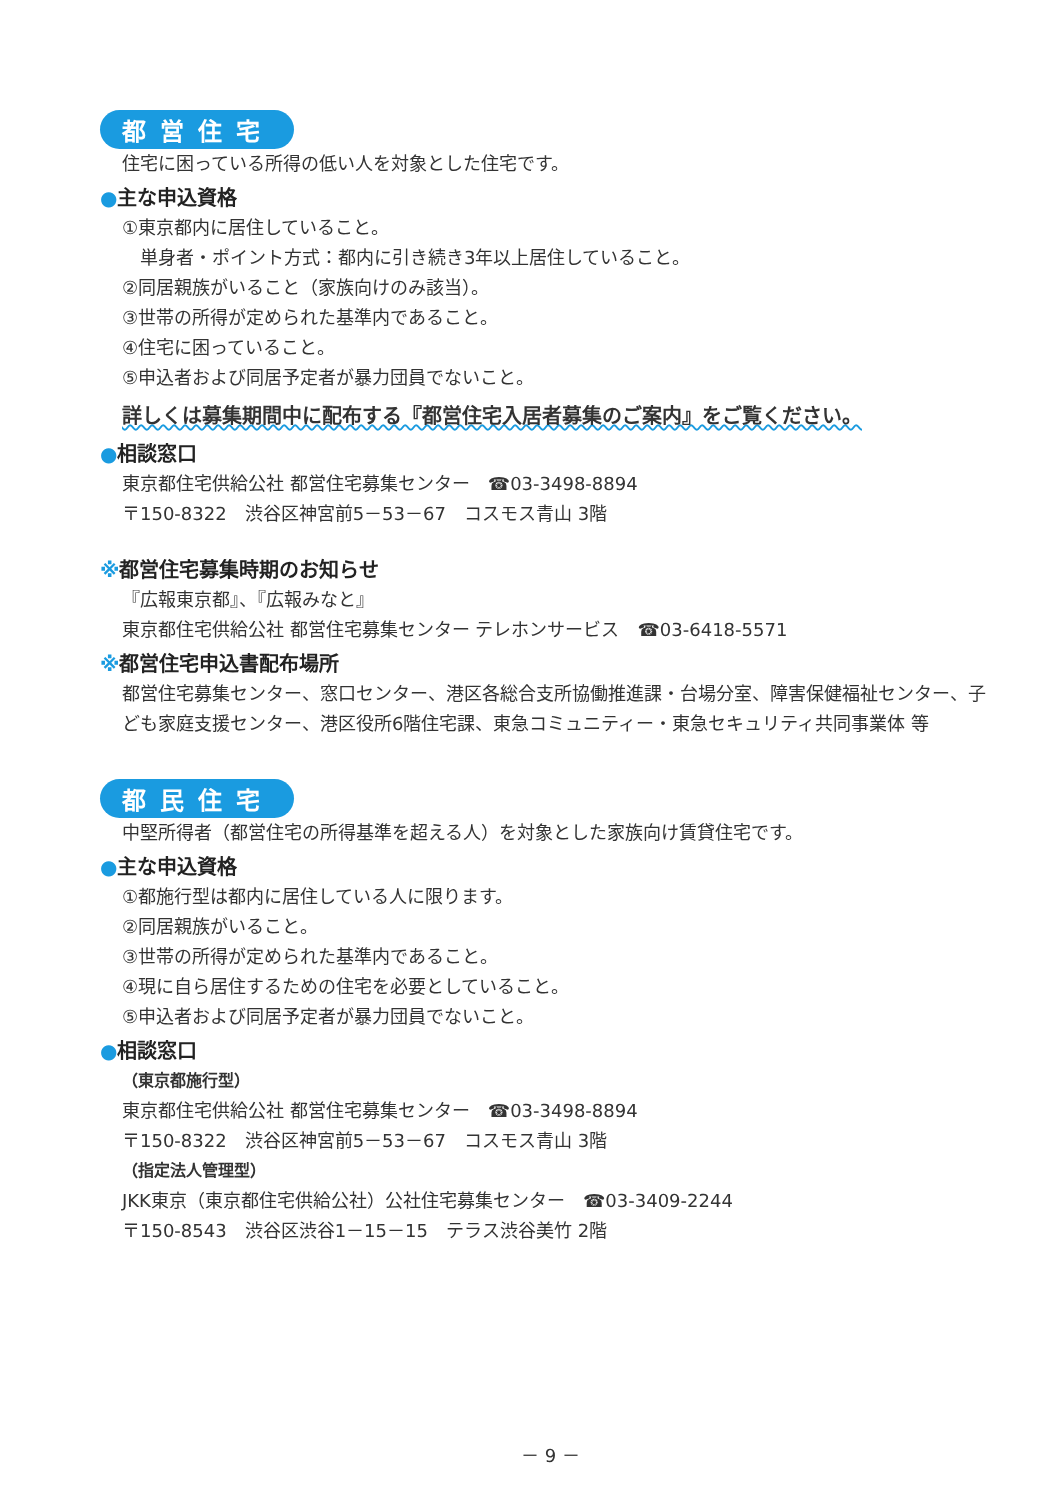都営住宅
住宅に困っている所得の低い人を対象とした住宅です。
●主な申込資格
①東京都内に居住していること。
　単身者・ポイント方式：都内に引き続き3年以上居住していること。
②同居親族がいること（家族向けのみ該当）。
③世帯の所得が定められた基準内であること。
④住宅に困っていること。
⑤申込者および同居予定者が暴力団員でないこと。
詳しくは募集期間中に配布する『都営住宅入居者募集のご案内』をご覧ください。
●相談窓口
東京都住宅供給公社 都営住宅募集センター　☎03-3498-8894
〒150-8322　渋谷区神宮前5－53－67　コスモス青山 3階
※都営住宅募集時期のお知らせ
『広報東京都』、『広報みなと』
東京都住宅供給公社 都営住宅募集センター テレホンサービス　☎03-6418-5571
※都営住宅申込書配布場所
都営住宅募集センター、窓口センター、港区各総合支所協働推進課・台場分室、障害保健福祉センター、子ども家庭支援センター、港区役所6階住宅課、東急コミュニティー・東急セキュリティ共同事業体 等
都民住宅
中堅所得者（都営住宅の所得基準を超える人）を対象とした家族向け賃貸住宅です。
●主な申込資格
①都施行型は都内に居住している人に限ります。
②同居親族がいること。
③世帯の所得が定められた基準内であること。
④現に自ら居住するための住宅を必要としていること。
⑤申込者および同居予定者が暴力団員でないこと。
●相談窓口
（東京都施行型）
東京都住宅供給公社 都営住宅募集センター　☎03-3498-8894
〒150-8322　渋谷区神宮前5－53－67　コスモス青山 3階
（指定法人管理型）
JKK東京（東京都住宅供給公社）公社住宅募集センター　☎03-3409-2244
〒150-8543　渋谷区渋谷1－15－15　テラス渋谷美竹 2階
－ 9 －